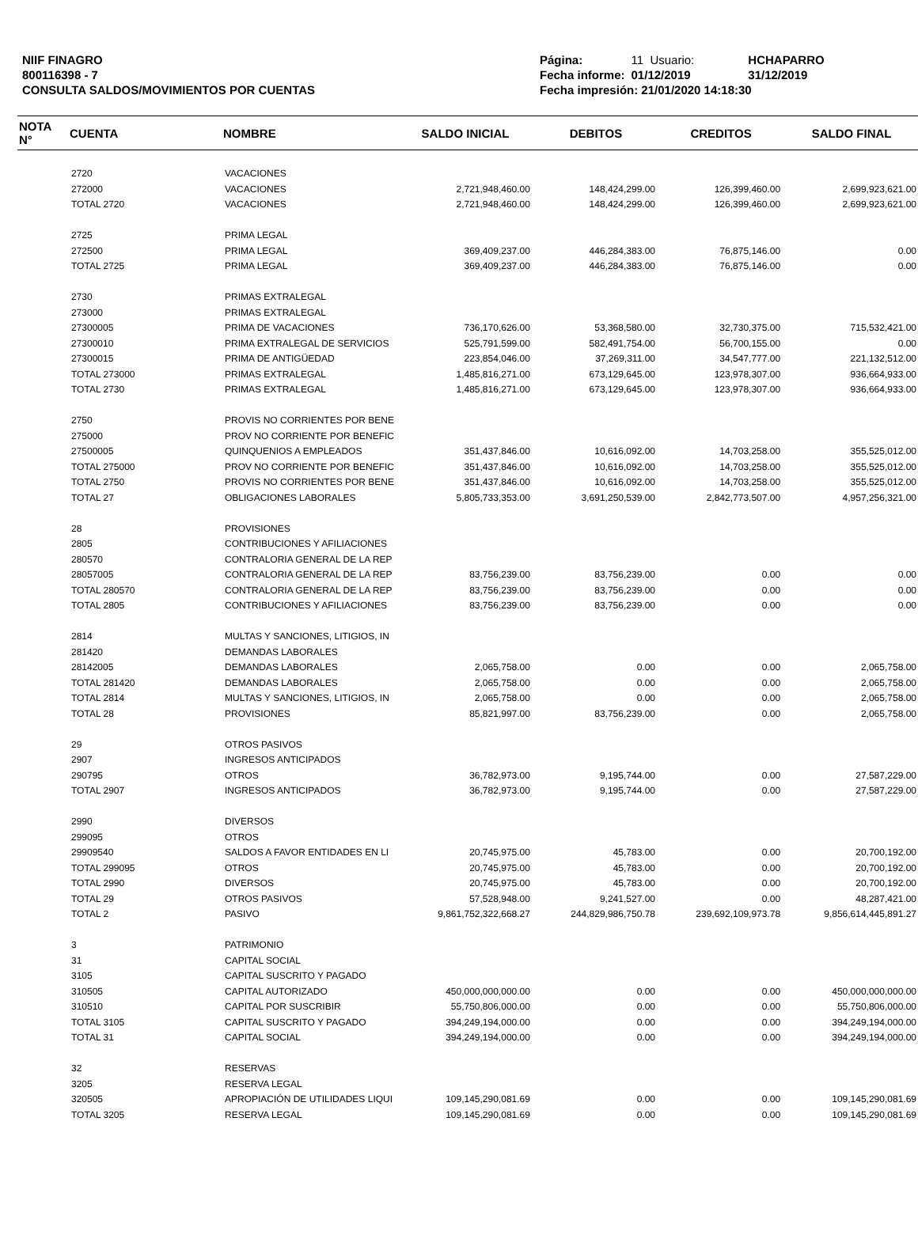NIIF FINAGRO
800116398 - 7
CONSULTA SALDOS/MOVIMIENTOS POR CUENTAS
| Página: | 11 Usuario: | HCHAPARRO |
| Fecha informe: | 01/12/2019 | 31/12/2019 |
| Fecha impresión: 21/01/2020 14:18:30 | | |
| NOTA N° | CUENTA | NOMBRE | SALDO INICIAL | DEBITOS | CREDITOS | SALDO FINAL |
| --- | --- | --- | --- | --- | --- | --- |
| | 2720 | VACACIONES | | | | |
| | 272000 | VACACIONES | 2,721,948,460.00 | 148,424,299.00 | 126,399,460.00 | 2,699,923,621.00 |
| | TOTAL 2720 | VACACIONES | 2,721,948,460.00 | 148,424,299.00 | 126,399,460.00 | 2,699,923,621.00 |
| | 2725 | PRIMA LEGAL | | | | |
| | 272500 | PRIMA LEGAL | 369,409,237.00 | 446,284,383.00 | 76,875,146.00 | 0.00 |
| | TOTAL 2725 | PRIMA LEGAL | 369,409,237.00 | 446,284,383.00 | 76,875,146.00 | 0.00 |
| | 2730 | PRIMAS EXTRALEGAL | | | | |
| | 273000 | PRIMAS EXTRALEGAL | | | | |
| | 27300005 | PRIMA DE VACACIONES | 736,170,626.00 | 53,368,580.00 | 32,730,375.00 | 715,532,421.00 |
| | 27300010 | PRIMA EXTRALEGAL DE SERVICIOS | 525,791,599.00 | 582,491,754.00 | 56,700,155.00 | 0.00 |
| | 27300015 | PRIMA DE ANTIGÜEDAD | 223,854,046.00 | 37,269,311.00 | 34,547,777.00 | 221,132,512.00 |
| | TOTAL 273000 | PRIMAS EXTRALEGAL | 1,485,816,271.00 | 673,129,645.00 | 123,978,307.00 | 936,664,933.00 |
| | TOTAL 2730 | PRIMAS EXTRALEGAL | 1,485,816,271.00 | 673,129,645.00 | 123,978,307.00 | 936,664,933.00 |
| | 2750 | PROVIS NO CORRIENTES POR BENE | | | | |
| | 275000 | PROV NO CORRIENTE POR BENEFIC | | | | |
| | 27500005 | QUINQUENIOS A EMPLEADOS | 351,437,846.00 | 10,616,092.00 | 14,703,258.00 | 355,525,012.00 |
| | TOTAL 275000 | PROV NO CORRIENTE POR BENEFIC | 351,437,846.00 | 10,616,092.00 | 14,703,258.00 | 355,525,012.00 |
| | TOTAL 2750 | PROVIS NO CORRIENTES POR BENE | 351,437,846.00 | 10,616,092.00 | 14,703,258.00 | 355,525,012.00 |
| | TOTAL 27 | OBLIGACIONES LABORALES | 5,805,733,353.00 | 3,691,250,539.00 | 2,842,773,507.00 | 4,957,256,321.00 |
| | 28 | PROVISIONES | | | | |
| | 2805 | CONTRIBUCIONES Y AFILIACIONES | | | | |
| | 280570 | CONTRALORIA GENERAL DE LA REP | | | | |
| | 28057005 | CONTRALORIA GENERAL DE LA REP | 83,756,239.00 | 83,756,239.00 | 0.00 | 0.00 |
| | TOTAL 280570 | CONTRALORIA GENERAL DE LA REP | 83,756,239.00 | 83,756,239.00 | 0.00 | 0.00 |
| | TOTAL 2805 | CONTRIBUCIONES Y AFILIACIONES | 83,756,239.00 | 83,756,239.00 | 0.00 | 0.00 |
| | 2814 | MULTAS Y SANCIONES, LITIGIOS, IN | | | | |
| | 281420 | DEMANDAS LABORALES | | | | |
| | 28142005 | DEMANDAS LABORALES | 2,065,758.00 | 0.00 | 0.00 | 2,065,758.00 |
| | TOTAL 281420 | DEMANDAS LABORALES | 2,065,758.00 | 0.00 | 0.00 | 2,065,758.00 |
| | TOTAL 2814 | MULTAS Y SANCIONES, LITIGIOS, IN | 2,065,758.00 | 0.00 | 0.00 | 2,065,758.00 |
| | TOTAL 28 | PROVISIONES | 85,821,997.00 | 83,756,239.00 | 0.00 | 2,065,758.00 |
| | 29 | OTROS PASIVOS | | | | |
| | 2907 | INGRESOS ANTICIPADOS | | | | |
| | 290795 | OTROS | 36,782,973.00 | 9,195,744.00 | 0.00 | 27,587,229.00 |
| | TOTAL 2907 | INGRESOS ANTICIPADOS | 36,782,973.00 | 9,195,744.00 | 0.00 | 27,587,229.00 |
| | 2990 | DIVERSOS | | | | |
| | 299095 | OTROS | | | | |
| | 29909540 | SALDOS A FAVOR ENTIDADES EN LI | 20,745,975.00 | 45,783.00 | 0.00 | 20,700,192.00 |
| | TOTAL 299095 | OTROS | 20,745,975.00 | 45,783.00 | 0.00 | 20,700,192.00 |
| | TOTAL 2990 | DIVERSOS | 20,745,975.00 | 45,783.00 | 0.00 | 20,700,192.00 |
| | TOTAL 29 | OTROS PASIVOS | 57,528,948.00 | 9,241,527.00 | 0.00 | 48,287,421.00 |
| | TOTAL 2 | PASIVO | 9,861,752,322,668.27 | 244,829,986,750.78 | 239,692,109,973.78 | 9,856,614,445,891.27 |
| | 3 | PATRIMONIO | | | | |
| | 31 | CAPITAL SOCIAL | | | | |
| | 3105 | CAPITAL SUSCRITO Y PAGADO | | | | |
| | 310505 | CAPITAL AUTORIZADO | 450,000,000,000.00 | 0.00 | 0.00 | 450,000,000,000.00 |
| | 310510 | CAPITAL POR SUSCRIBIR | 55,750,806,000.00 | 0.00 | 0.00 | 55,750,806,000.00 |
| | TOTAL 3105 | CAPITAL SUSCRITO Y PAGADO | 394,249,194,000.00 | 0.00 | 0.00 | 394,249,194,000.00 |
| | TOTAL 31 | CAPITAL SOCIAL | 394,249,194,000.00 | 0.00 | 0.00 | 394,249,194,000.00 |
| | 32 | RESERVAS | | | | |
| | 3205 | RESERVA LEGAL | | | | |
| | 320505 | APROPIACIÓN DE UTILIDADES LIQUI | 109,145,290,081.69 | 0.00 | 0.00 | 109,145,290,081.69 |
| | TOTAL 3205 | RESERVA LEGAL | 109,145,290,081.69 | 0.00 | 0.00 | 109,145,290,081.69 |